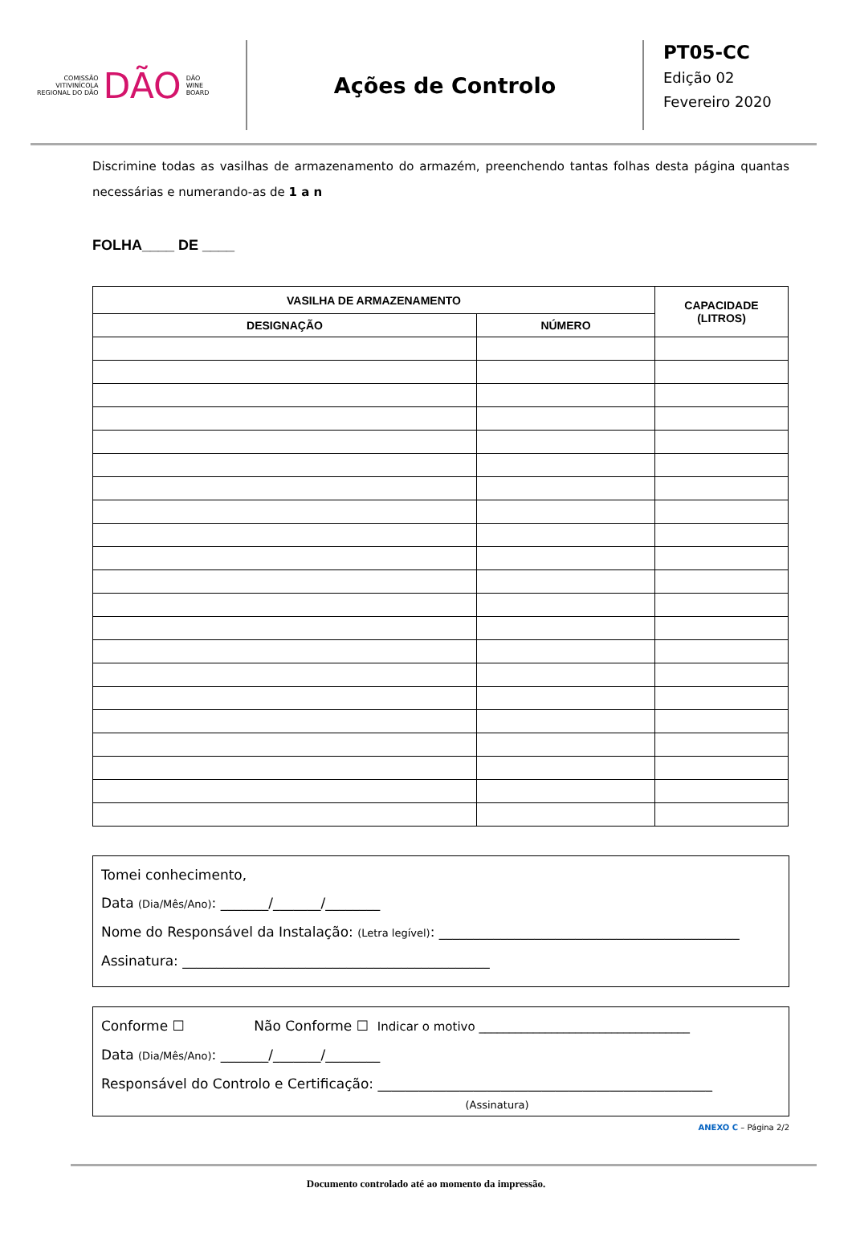COMISSÃO
VITIVINÍCOLA
REGIONAL DO DÃO
DÃO
DÃO
WINE
BOARD
Ações de Controlo
PT05-CC
Edição 02
Fevereiro 2020
Discrimine todas as vasilhas de armazenamento do armazém, preenchendo tantas folhas desta página quantas necessárias e numerando-as de 1 a n
FOLHA____ DE ____
| VASILHA DE ARMAZENAMENTO | | CAPACIDADE (LITROS) |
| --- | --- | --- |
| DESIGNAÇÃO | NÚMERO | |
Tomei conhecimento,
Data (Dia/Mês/Ano): _______/_______/________
Nome do Responsável da Instalação: (Letra legível): ____________________________________________
Assinatura: _____________________________________________
Conforme ☐ Não Conforme ☐ Indicar o motivo ___________________________________
Data (Dia/Mês/Ano): _______/_______/________
Responsável do Controlo e Certificação: _________________________________________________
(Assinatura)
ANEXO C – Página 2/2
Documento controlado até ao momento da impressão.